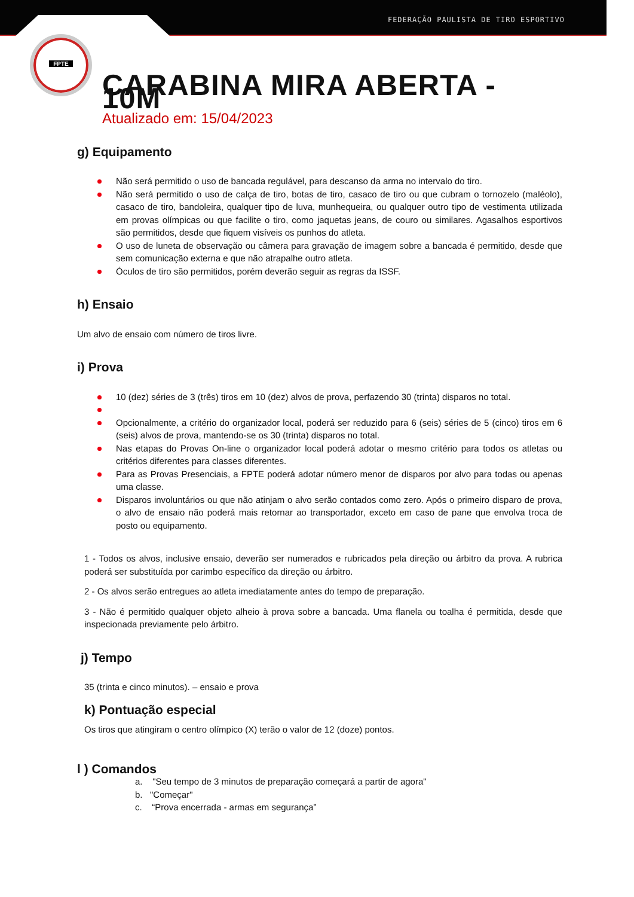FEDERAÇÃO PAULISTA DE TIRO ESPORTIVO
FPTE
CARABINA MIRA ABERTA - 10M
Atualizado em: 15/04/2023
g) Equipamento
Não será permitido o uso de bancada regulável, para descanso da arma no intervalo do tiro.
Não será permitido o uso de calça de tiro, botas de tiro, casaco de tiro ou que cubram o tornozelo (maléolo), casaco de tiro, bandoleira, qualquer tipo de luva, munhequeira, ou qualquer outro tipo de vestimenta utilizada em provas olímpicas ou que facilite o tiro, como jaquetas jeans, de couro ou similares. Agasalhos esportivos são permitidos, desde que fiquem visíveis os punhos do atleta.
O uso de luneta de observação ou câmera para gravação de imagem sobre a bancada é permitido, desde que sem comunicação externa e que não atrapalhe outro atleta.
Óculos de tiro são permitidos, porém deverão seguir as regras da ISSF.
h) Ensaio
Um alvo de ensaio com número de tiros livre.
i) Prova
10 (dez) séries de 3 (três) tiros em 10 (dez) alvos de prova, perfazendo 30 (trinta) disparos no total.
Opcionalmente, a critério do organizador local, poderá ser reduzido para 6 (seis) séries de 5 (cinco) tiros em 6 (seis) alvos de prova, mantendo-se os 30 (trinta) disparos no total.
Nas etapas do Provas On-line o organizador local poderá adotar o mesmo critério para todos os atletas ou critérios diferentes para classes diferentes.
Para as Provas Presenciais, a FPTE poderá adotar número menor de disparos por alvo para todas ou apenas uma classe.
Disparos involuntários ou que não atinjam o alvo serão contados como zero. Após o primeiro disparo de prova, o alvo de ensaio não poderá mais retornar ao transportador, exceto em caso de pane que envolva troca de posto ou equipamento.
1 - Todos os alvos, inclusive ensaio, deverão ser numerados e rubricados pela direção ou árbitro da prova. A rubrica poderá ser substituída por carimbo específico da direção ou árbitro.
2 - Os alvos serão entregues ao atleta imediatamente antes do tempo de preparação.
3 - Não é permitido qualquer objeto alheio à prova sobre a bancada. Uma flanela ou toalha é permitida, desde que inspecionada previamente pelo árbitro.
j) Tempo
35 (trinta e cinco minutos). – ensaio e prova
k) Pontuação especial
Os tiros que atingiram o centro olímpico (X) terão o valor de 12 (doze) pontos.
l ) Comandos
a. "Seu tempo de 3 minutos de preparação começará a partir de agora"
b. "Começar"
c. “Prova encerrada - armas em segurança”